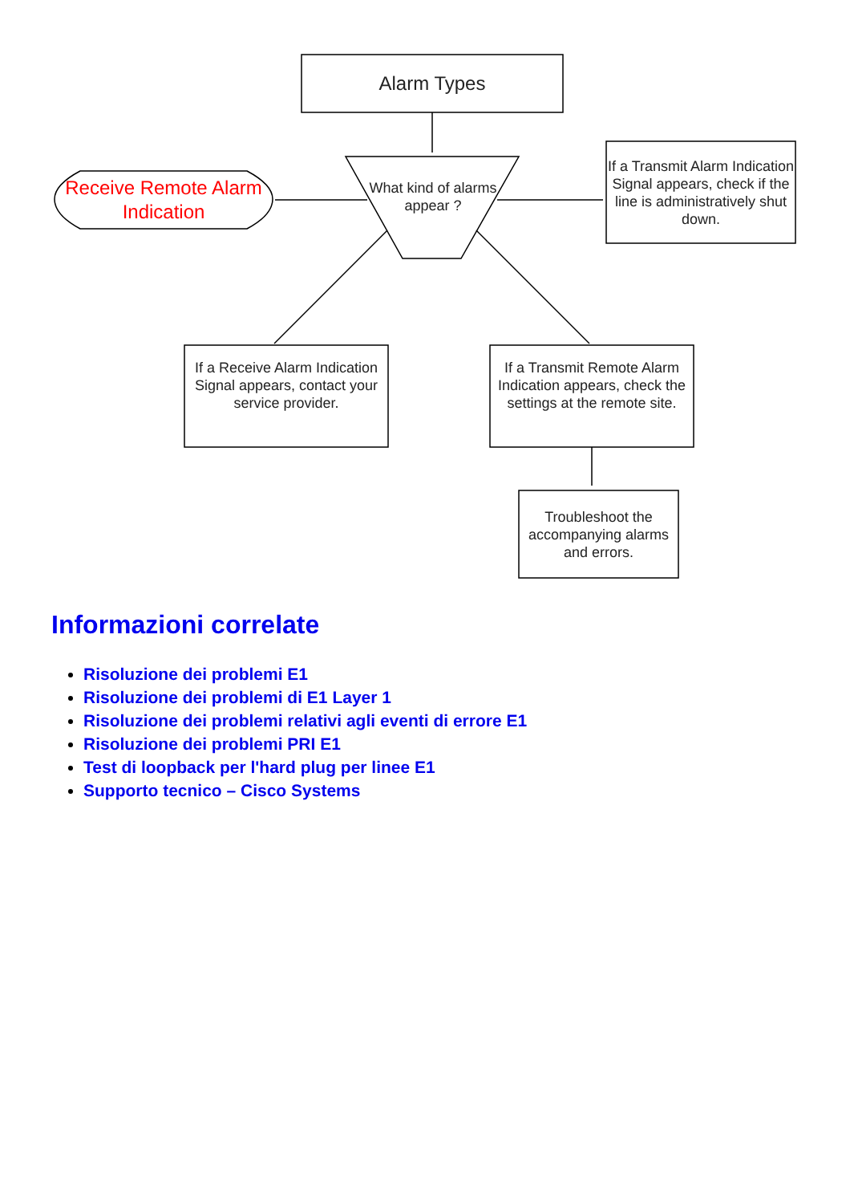Alarm Types
What kind of alarms appear ?
Receive Remote Alarm Indication
If a Transmit Alarm Indication Signal appears, check if the line is administratively shut down.
If a Receive Alarm Indication Signal appears, contact your service provider.
If a Transmit Remote Alarm Indication appears, check the settings at the remote site.
Troubleshoot the accompanying alarms and errors.
Informazioni correlate
Risoluzione dei problemi E1
Risoluzione dei problemi di E1 Layer 1
Risoluzione dei problemi relativi agli eventi di errore E1
Risoluzione dei problemi PRI E1
Test di loopback per l'hard plug per linee E1
Supporto tecnico – Cisco Systems